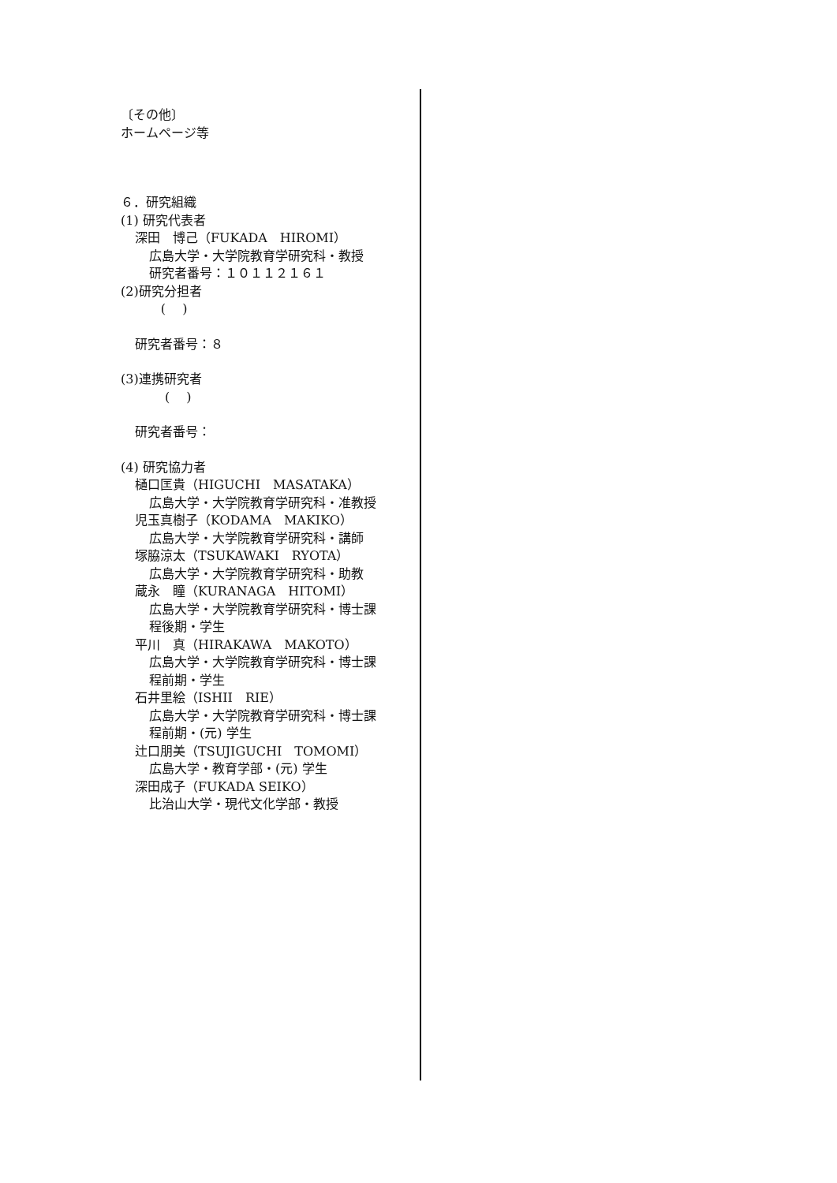〔その他〕
ホームページ等
６．研究組織
(1) 研究代表者
深田　博己（FUKADA　HIROMI）
広島大学・大学院教育学研究科・教授
研究者番号：１０１１２１６１
(2)研究分担者
(　 )
研究者番号：８
(3)連携研究者
(　 )
研究者番号：
(4) 研究協力者
樋口匡貴（HIGUCHI　MASATAKA）
広島大学・大学院教育学研究科・准教授
児玉真樹子（KODAMA　MAKIKO）
広島大学・大学院教育学研究科・講師
塚脇涼太（TSUKAWAKI　RYOTA）
広島大学・大学院教育学研究科・助教
蔵永　瞳（KURANAGA　HITOMI）
広島大学・大学院教育学研究科・博士課
程後期・学生
平川　真（HIRAKAWA　MAKOTO）
広島大学・大学院教育学研究科・博士課
程前期・学生
石井里絵（ISHII　RIE）
広島大学・大学院教育学研究科・博士課
程前期・(元) 学生
辻口朋美（TSUJIGUCHI　TOMOMI）
広島大学・教育学部・(元) 学生
深田成子（FUKADA SEIKO）
比治山大学・現代文化学部・教授